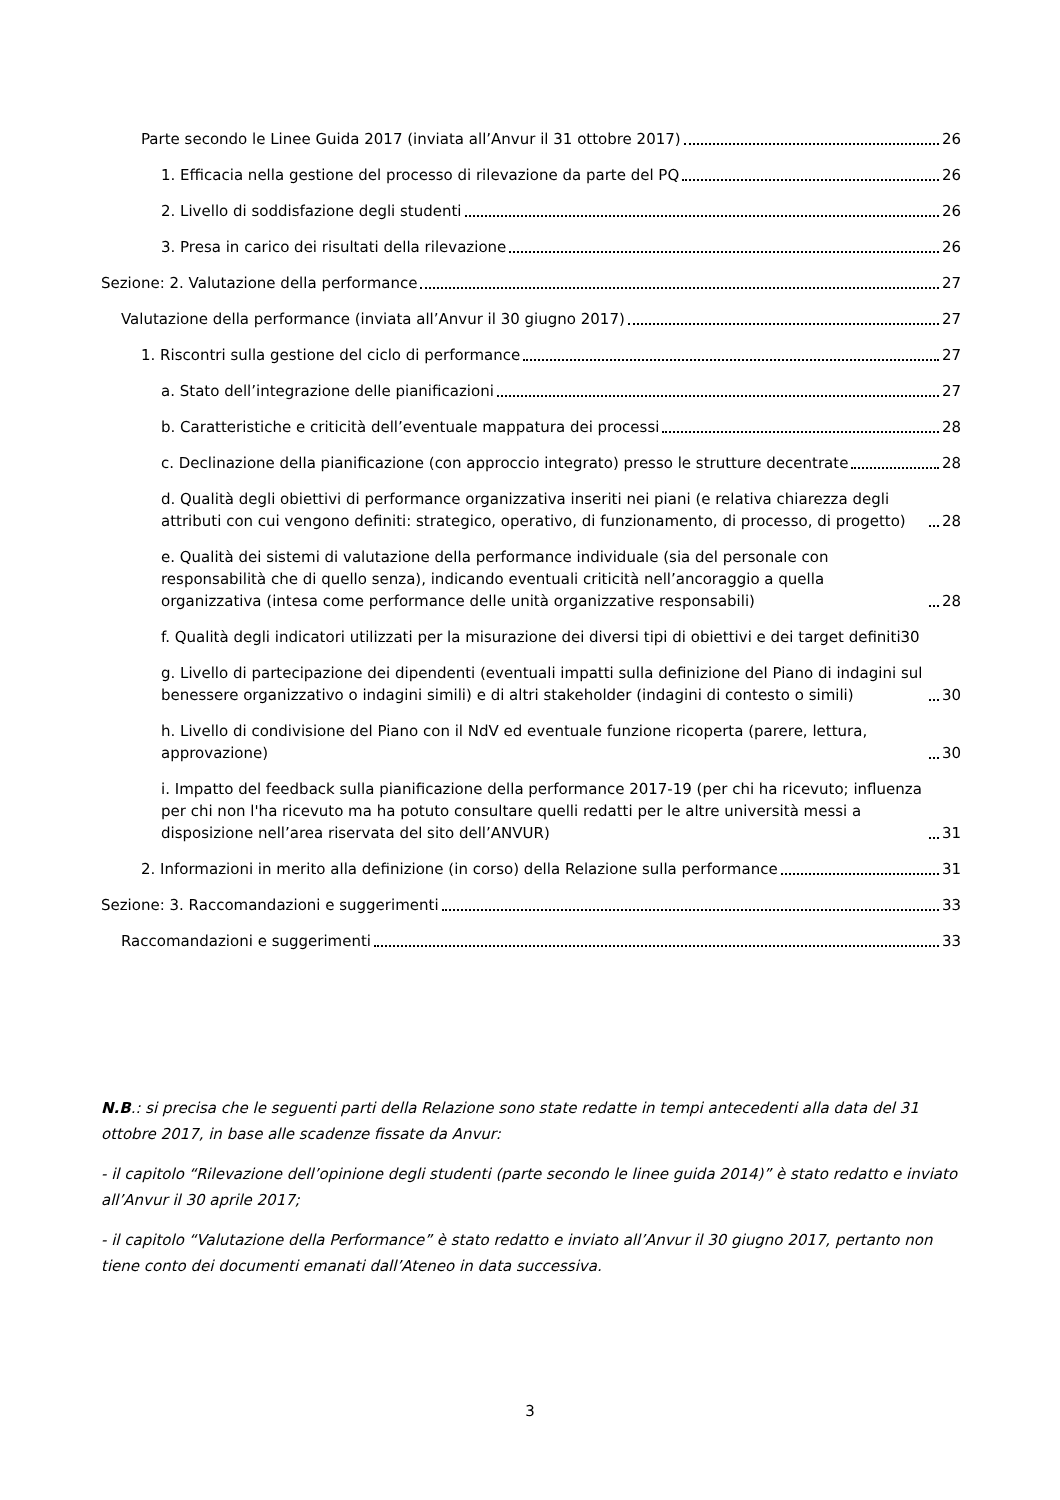Parte secondo le Linee Guida 2017 (inviata all’Anvur il 31 ottobre 2017) 26
1. Efficacia nella gestione del processo di rilevazione da parte del PQ 26
2. Livello di soddisfazione degli studenti 26
3. Presa in carico dei risultati della rilevazione 26
Sezione: 2. Valutazione della performance 27
Valutazione della performance (inviata all’Anvur il 30 giugno 2017) 27
1. Riscontri sulla gestione del ciclo di performance 27
a. Stato dell’integrazione delle pianificazioni 27
b. Caratteristiche e criticità dell’eventuale mappatura dei processi 28
c. Declinazione della pianificazione (con approccio integrato) presso le strutture decentrate 28
d. Qualità degli obiettivi di performance organizzativa inseriti nei piani (e relativa chiarezza degli attributi con cui vengono definiti: strategico, operativo, di funzionamento, di processo, di progetto) 28
e. Qualità dei sistemi di valutazione della performance individuale (sia del personale con responsabilità che di quello senza), indicando eventuali criticità nell’ancoraggio a quella organizzativa (intesa come performance delle unità organizzative responsabili) 28
f. Qualità degli indicatori utilizzati per la misurazione dei diversi tipi di obiettivi e dei target definiti 30
g. Livello di partecipazione dei dipendenti (eventuali impatti sulla definizione del Piano di indagini sul benessere organizzativo o indagini simili) e di altri stakeholder (indagini di contesto o simili) 30
h. Livello di condivisione del Piano con il NdV ed eventuale funzione ricoperta (parere, lettura, approvazione) 30
i. Impatto del feedback sulla pianificazione della performance 2017-19 (per chi ha ricevuto; influenza per chi non l'ha ricevuto ma ha potuto consultare quelli redatti per le altre università messi a disposizione nell’area riservata del sito dell’ANVUR) 31
2. Informazioni in merito alla definizione (in corso) della Relazione sulla performance 31
Sezione: 3. Raccomandazioni e suggerimenti 33
Raccomandazioni e suggerimenti 33
N.B.: si precisa che le seguenti parti della Relazione sono state redatte in tempi antecedenti alla data del 31 ottobre 2017, in base alle scadenze fissate da Anvur:
- il capitolo “Rilevazione dell’opinione degli studenti (parte secondo le linee guida 2014)” è stato redatto e inviato all’Anvur il 30 aprile 2017;
- il capitolo “Valutazione della Performance” è stato redatto e inviato all’Anvur il 30 giugno 2017, pertanto non tiene conto dei documenti emanati dall’Ateneo in data successiva.
3